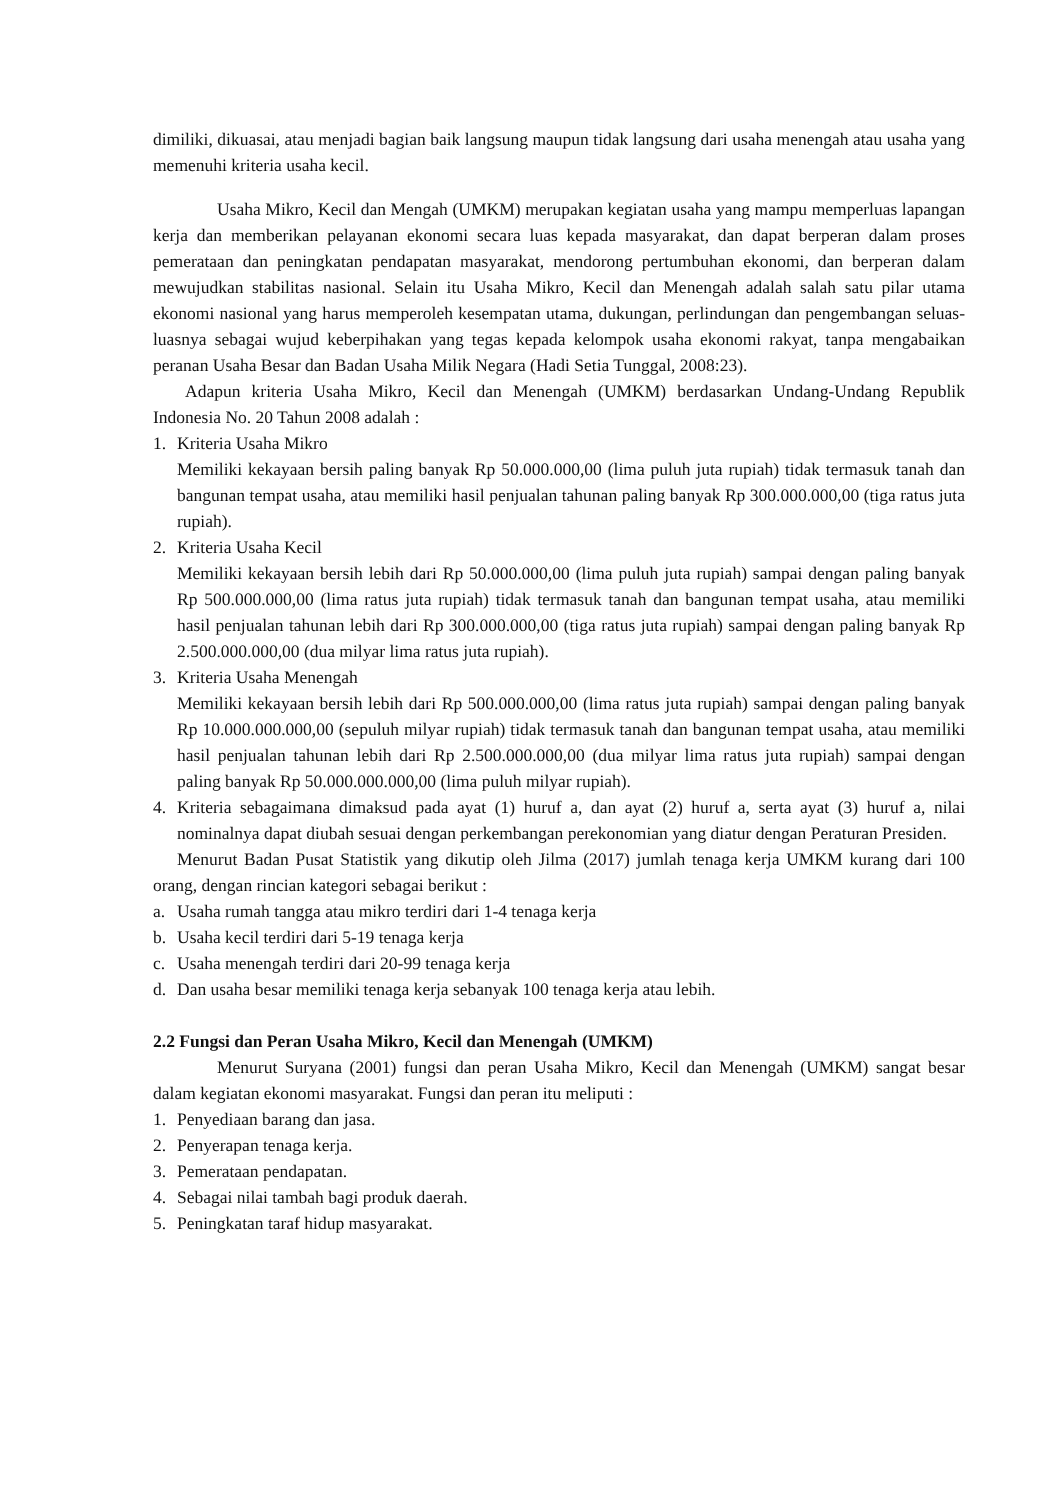dimiliki, dikuasai, atau menjadi bagian baik langsung maupun tidak langsung dari usaha menengah atau usaha yang memenuhi kriteria usaha kecil.
Usaha Mikro, Kecil dan Mengah (UMKM) merupakan kegiatan usaha yang mampu memperluas lapangan kerja dan memberikan pelayanan ekonomi secara luas kepada masyarakat, dan dapat berperan dalam proses pemerataan dan peningkatan pendapatan masyarakat, mendorong pertumbuhan ekonomi, dan berperan dalam mewujudkan stabilitas nasional. Selain itu Usaha Mikro, Kecil dan Menengah adalah salah satu pilar utama ekonomi nasional yang harus memperoleh kesempatan utama, dukungan, perlindungan dan pengembangan seluas-luasnya sebagai wujud keberpihakan yang tegas kepada kelompok usaha ekonomi rakyat, tanpa mengabaikan peranan Usaha Besar dan Badan Usaha Milik Negara (Hadi Setia Tunggal, 2008:23).
Adapun kriteria Usaha Mikro, Kecil dan Menengah (UMKM) berdasarkan Undang-Undang Republik Indonesia No. 20 Tahun 2008 adalah :
1. Kriteria Usaha Mikro
Memiliki kekayaan bersih paling banyak Rp 50.000.000,00 (lima puluh juta rupiah) tidak termasuk tanah dan bangunan tempat usaha, atau memiliki hasil penjualan tahunan paling banyak Rp 300.000.000,00 (tiga ratus juta rupiah).
2. Kriteria Usaha Kecil
Memiliki kekayaan bersih lebih dari Rp 50.000.000,00 (lima puluh juta rupiah) sampai dengan paling banyak Rp 500.000.000,00 (lima ratus juta rupiah) tidak termasuk tanah dan bangunan tempat usaha, atau memiliki hasil penjualan tahunan lebih dari Rp 300.000.000,00 (tiga ratus juta rupiah) sampai dengan paling banyak Rp 2.500.000.000,00 (dua milyar lima ratus juta rupiah).
3. Kriteria Usaha Menengah
Memiliki kekayaan bersih lebih dari Rp 500.000.000,00 (lima ratus juta rupiah) sampai dengan paling banyak Rp 10.000.000.000,00 (sepuluh milyar rupiah) tidak termasuk tanah dan bangunan tempat usaha, atau memiliki hasil penjualan tahunan lebih dari Rp 2.500.000.000,00 (dua milyar lima ratus juta rupiah) sampai dengan paling banyak Rp 50.000.000.000,00 (lima puluh milyar rupiah).
4. Kriteria sebagaimana dimaksud pada ayat (1) huruf a, dan ayat (2) huruf a, serta ayat (3) huruf a, nilai nominalnya dapat diubah sesuai dengan perkembangan perekonomian yang diatur dengan Peraturan Presiden.
Menurut Badan Pusat Statistik yang dikutip oleh Jilma (2017) jumlah tenaga kerja UMKM kurang dari 100 orang, dengan rincian kategori sebagai berikut :
a. Usaha rumah tangga atau mikro terdiri dari 1-4 tenaga kerja
b. Usaha kecil terdiri dari 5-19 tenaga kerja
c. Usaha menengah terdiri dari 20-99 tenaga kerja
d. Dan usaha besar memiliki tenaga kerja sebanyak 100 tenaga kerja atau lebih.
2.2 Fungsi dan Peran Usaha Mikro, Kecil dan Menengah (UMKM)
Menurut Suryana (2001) fungsi dan peran Usaha Mikro, Kecil dan Menengah (UMKM) sangat besar dalam kegiatan ekonomi masyarakat. Fungsi dan peran itu meliputi :
1. Penyediaan barang dan jasa.
2. Penyerapan tenaga kerja.
3. Pemerataan pendapatan.
4. Sebagai nilai tambah bagi produk daerah.
5. Peningkatan taraf hidup masyarakat.